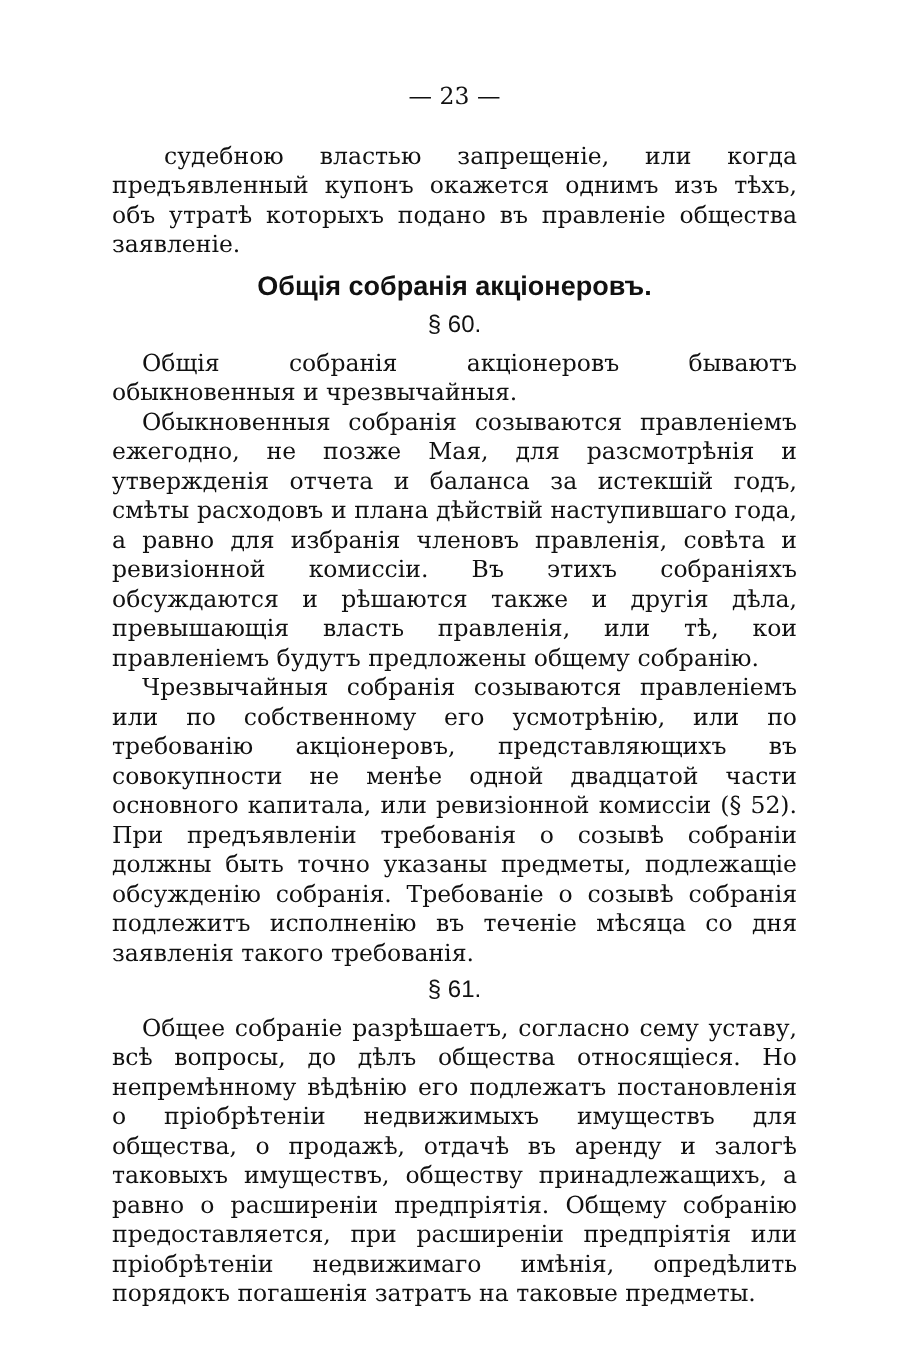— 23 —
судебною властью запрещеніе, или когда предъявленный купонъ окажется однимъ изъ тѣхъ, объ утратѣ которыхъ подано въ правленіе общества заявленіе.
Общія собранія акціонеровъ.
§ 60.
Общія собранія акціонеровъ бываютъ обыкновенныя и чрезвычайныя.
Обыкновенныя собранія созываются правленіемъ ежегодно, не позже Мая, для разсмотрѣнія и утвержденія отчета и баланса за истекшій годъ, смѣты расходовъ и плана дѣйствій наступившаго года, а равно для избранія членовъ правленія, совѣта и ревизіонной комиссіи. Въ этихъ собраніяхъ обсуждаются и рѣшаются также и другія дѣла, превышающія власть правленія, или тѣ, кои правленіемъ будутъ предложены общему собранію.
Чрезвычайныя собранія созываются правленіемъ или по собственному его усмотрѣнію, или по требованію акціонеровъ, представляющихъ въ совокупности не менѣе одной двадцатой части основного капитала, или ревизіонной комиссіи (§ 52). При предъявленіи требованія о созывѣ собраніи должны быть точно указаны предметы, подлежащіе обсужденію собранія. Требованіе о созывѣ собранія подлежитъ исполненію въ теченіе мѣсяца со дня заявленія такого требованія.
§ 61.
Общее собраніе разрѣшаетъ, согласно сему уставу, всѣ вопросы, до дѣлъ общества относящіеся. Но непремѣнному вѣдѣнію его подлежатъ постановленія о пріобрѣтеніи недвижимыхъ имуществъ для общества, о продажѣ, отдачѣ въ аренду и залогѣ таковыхъ имуществъ, обществу принадлежащихъ, а равно о расширеніи предпріятія. Общему собранію предоставляется, при расширеніи предпріятія или пріобрѣтеніи недвижимаго имѣнія, опредѣлить порядокъ погашенія затратъ на таковые предметы.